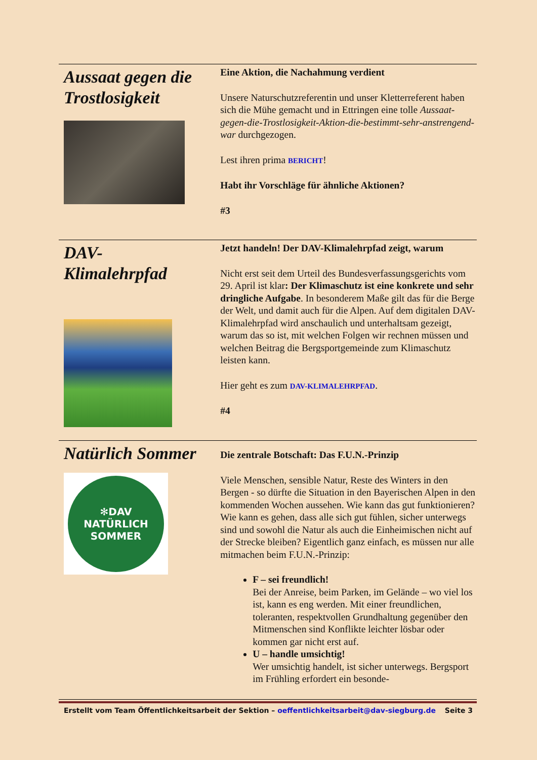Aussaat gegen die Trostlosigkeit
Eine Aktion, die Nachahmung verdient
Unsere Naturschutzreferentin und unser Kletterreferent haben sich die Mühe gemacht und in Ettringen eine tolle Aussaat-gegen-die-Trostlosigkeit-Aktion-die-bestimmt-sehr-anstrengend-war durchgezogen.
Lest ihren prima BERICHT!
Habt ihr Vorschläge für ähnliche Aktionen?
#3
DAV-
Klimalehrpfad
Jetzt handeln! Der DAV-Klimalehrpfad zeigt, warum
Nicht erst seit dem Urteil des Bundesverfassungsgerichts vom 29. April ist klar: Der Klimaschutz ist eine konkrete und sehr dringliche Aufgabe. In besonderem Maße gilt das für die Berge der Welt, und damit auch für die Alpen. Auf dem digitalen DAV-Klimalehrpfad wird anschaulich und unterhaltsam gezeigt, warum das so ist, mit welchen Folgen wir rechnen müssen und welchen Beitrag die Bergsportgemeinde zum Klimaschutz leisten kann.
Hier geht es zum DAV-KLIMALEHRPFAD.
#4
Natürlich Sommer
✻DAV
NATÜRLICH
SOMMER
Die zentrale Botschaft: Das F.U.N.-Prinzip
Viele Menschen, sensible Natur, Reste des Winters in den Bergen - so dürfte die Situation in den Bayerischen Alpen in den kommenden Wochen aussehen. Wie kann das gut funktionieren? Wie kann es gehen, dass alle sich gut fühlen, sicher unterwegs sind und sowohl die Natur als auch die Einheimischen nicht auf der Strecke bleiben? Eigentlich ganz einfach, es müssen nur alle mitmachen beim F.U.N.-Prinzip:
F – sei freundlich!
Bei der Anreise, beim Parken, im Gelände – wo viel los ist, kann es eng werden. Mit einer freundlichen, toleranten, respektvollen Grundhaltung gegenüber den Mitmenschen sind Konflikte leichter lösbar oder kommen gar nicht erst auf.
U – handle umsichtig!
Wer umsichtig handelt, ist sicher unterwegs. Bergsport im Frühling erfordert ein besonde-
Erstellt vom Team Öffentlichkeitsarbeit der Sektion – oeffentlichkeitsarbeit@dav-siegburg.de Seite 3